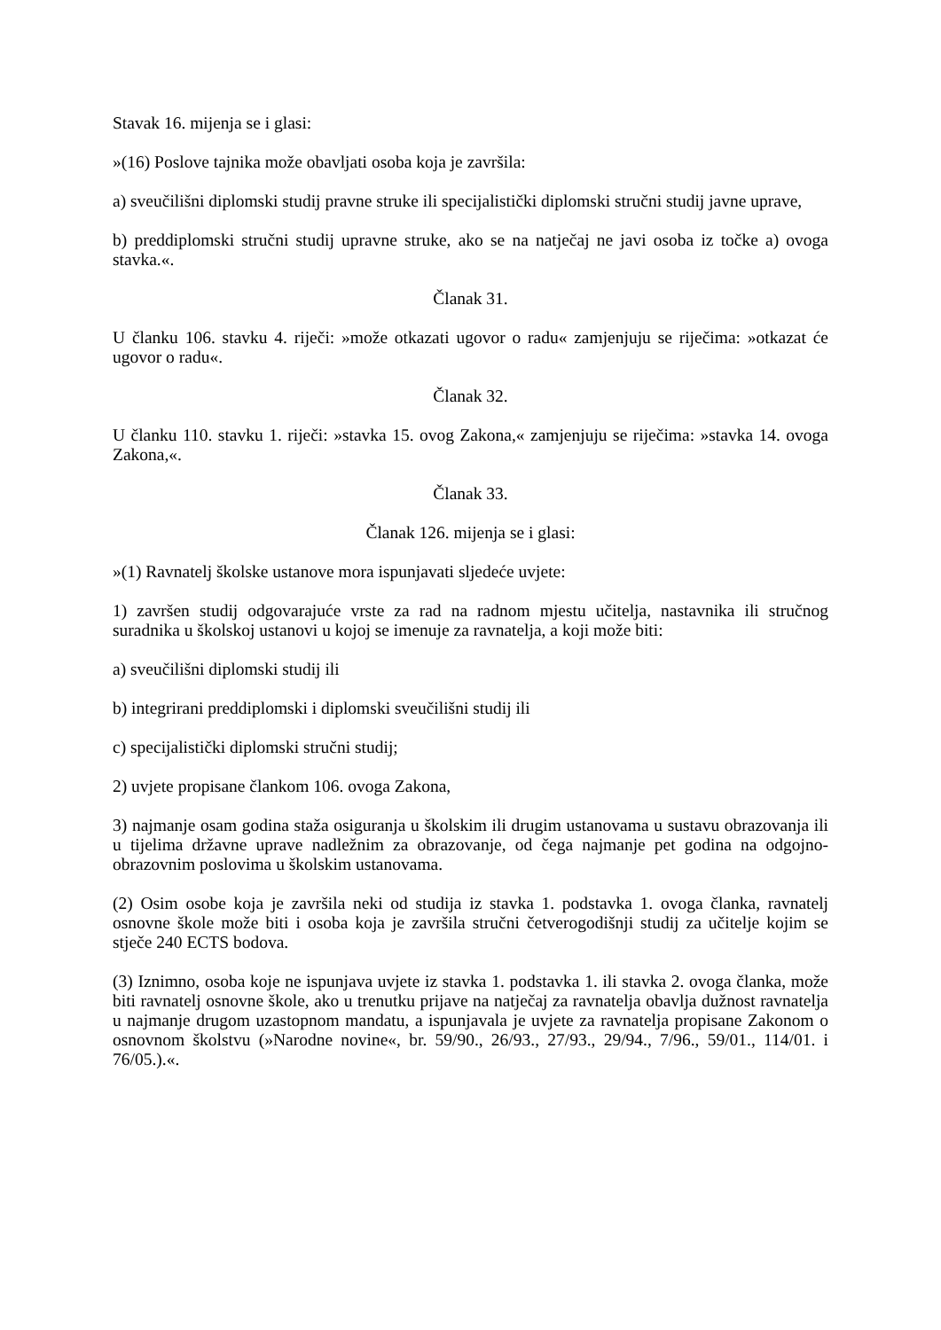Stavak 16. mijenja se i glasi:
»(16) Poslove tajnika može obavljati osoba koja je završila:
a) sveučilišni diplomski studij pravne struke ili specijalistički diplomski stručni studij javne uprave,
b) preddiplomski stručni studij upravne struke, ako se na natječaj ne javi osoba iz točke a) ovoga stavka.«.
Članak 31.
U članku 106. stavku 4. riječi: »može otkazati ugovor o radu« zamjenjuju se riječima: »otkazat će ugovor o radu«.
Članak 32.
U članku 110. stavku 1. riječi: »stavka 15. ovog Zakona,« zamjenjuju se riječima: »stavka 14. ovoga Zakona,«.
Članak 33.
Članak 126. mijenja se i glasi:
»(1) Ravnatelj školske ustanove mora ispunjavati sljedeće uvjete:
1) završen studij odgovarajuće vrste za rad na radnom mjestu učitelja, nastavnika ili stručnog suradnika u školskoj ustanovi u kojoj se imenuje za ravnatelja, a koji može biti:
a) sveučilišni diplomski studij ili
b) integrirani preddiplomski i diplomski sveučilišni studij ili
c) specijalistički diplomski stručni studij;
2) uvjete propisane člankom 106. ovoga Zakona,
3) najmanje osam godina staža osiguranja u školskim ili drugim ustanovama u sustavu obrazovanja ili u tijelima državne uprave nadležnim za obrazovanje, od čega najmanje pet godina na odgojno-obrazovnim poslovima u školskim ustanovama.
(2) Osim osobe koja je završila neki od studija iz stavka 1. podstavka 1. ovoga članka, ravnatelj osnovne škole može biti i osoba koja je završila stručni četverogodišnji studij za učitelje kojim se stječe 240 ECTS bodova.
(3) Iznimno, osoba koje ne ispunjava uvjete iz stavka 1. podstavka 1. ili stavka 2. ovoga članka, može biti ravnatelj osnovne škole, ako u trenutku prijave na natječaj za ravnatelja obavlja dužnost ravnatelja u najmanje drugom uzastopnom mandatu, a ispunjavala je uvjete za ravnatelja propisane Zakonom o osnovnom školstvu (»Narodne novine«, br. 59/90., 26/93., 27/93., 29/94., 7/96., 59/01., 114/01. i 76/05.).«.